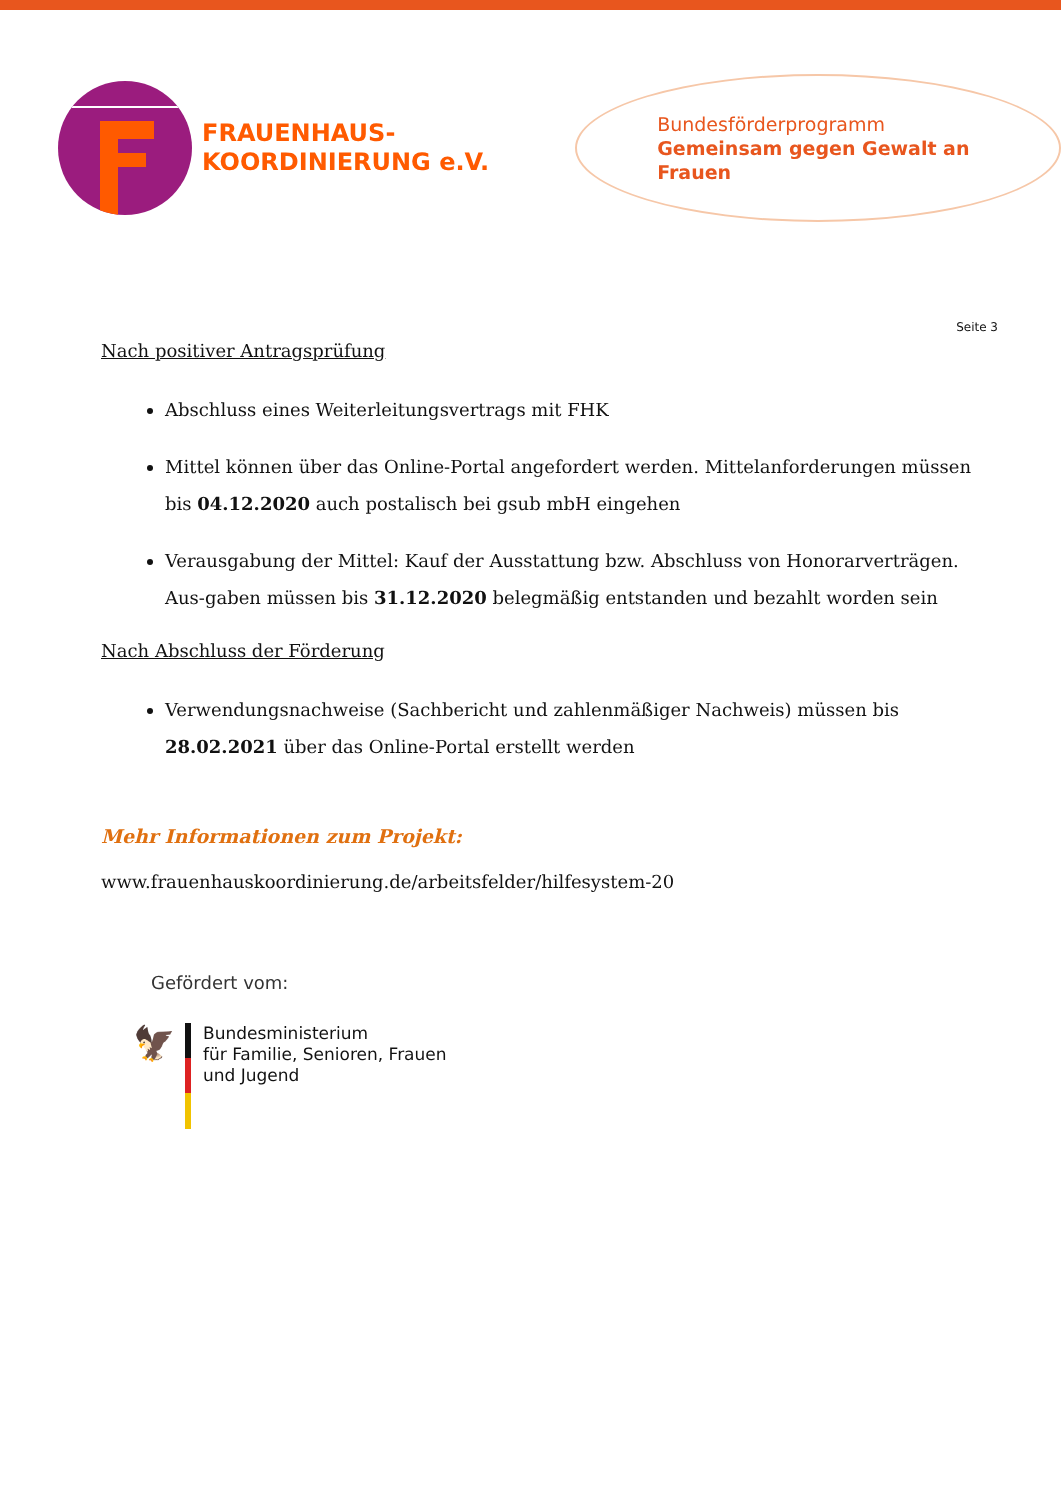FRAUENHAUS-
KOORDINIERUNG e.V.
Bundesförderprogramm
Gemeinsam gegen Gewalt an Frauen
Seite 3
Nach positiver Antragsprüfung
Abschluss eines Weiterleitungsvertrags mit FHK
Mittel können über das Online-Portal angefordert werden. Mittelanforderungen müssen bis 04.12.2020 auch postalisch bei gsub mbH eingehen
Verausgabung der Mittel: Kauf der Ausstattung bzw. Abschluss von Honorarverträgen. Aus-gaben müssen bis 31.12.2020 belegmäßig entstanden und bezahlt worden sein
Nach Abschluss der Förderung
Verwendungsnachweise (Sachbericht und zahlenmäßiger Nachweis) müssen bis 28.02.2021 über das Online-Portal erstellt werden
Mehr Informationen zum Projekt:
www.frauenhauskoordinierung.de/arbeitsfelder/hilfesystem-20
Gefördert vom:
🦅
Bundesministerium
für Familie, Senioren, Frauen
und Jugend